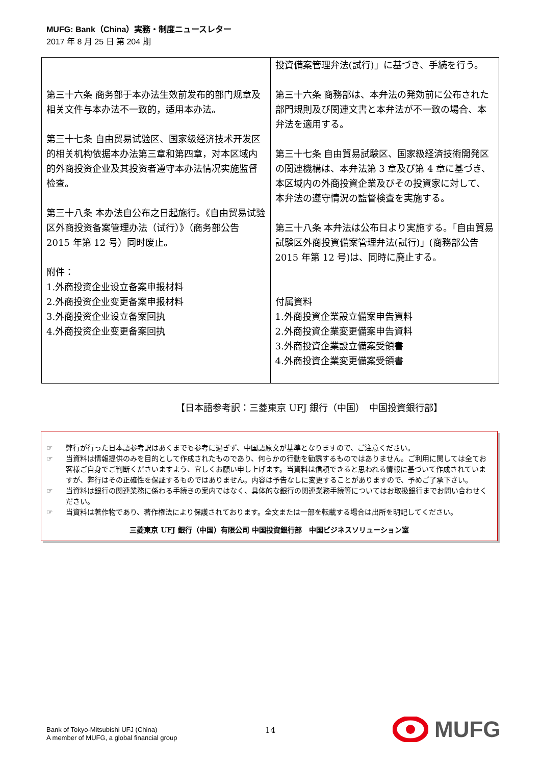MUFG: Bank（China）実務・制度ニュースレター
2017 年 8 月 25 日 第 204 期
| 第三十六条 商务部于本办法生效前发布的部门规章及相关文件与本办法不一致的，适用本办法。 第三十七条 自由贸易试验区、国家级经济技术开发区的相关机构依据本办法第三章和第四章，对本区域内的外商投资企业及其投资者遵守本办法情况实施监督检查。 第三十八条 本办法自公布之日起施行。《自由贸易试验区外商投资备案管理办法（试行）》（商务部公告 2015 年第 12 号）同时废止。 附件： 1.外商投资企业设立备案申报材料 2.外商投资企业变更备案申报材料 3.外商投资企业设立备案回执 4.外商投资企业变更备案回执 | 投資備案管理弁法(試行)」に基づき、手続を行う。 第三十六条 商務部は、本弁法の発効前に公布された部門規則及び関連文書と本弁法が不一致の場合、本弁法を適用する。 第三十七条 自由貿易試験区、国家級経済技術開発区の関連機構は、本弁法第 3 章及び第 4 章に基づき、本区域内の外商投資企業及びその投資家に対して、本弁法の遵守情況の監督検査を実施する。 第三十八条 本弁法は公布日より実施する。「自由貿易試験区外商投資備案管理弁法(試行)」(商務部公告 2015 年第 12 号)は、同時に廃止する。 付属資料 1.外商投資企業設立備案申告資料 2.外商投資企業変更備案申告資料 3.外商投資企業設立備案受領書 4.外商投資企業変更備案受領書 |
【日本語参考訳：三菱東京 UFJ 銀行（中国）　中国投資銀行部】
☞ 弊行が行った日本語参考訳はあくまでも参考に過ぎず、中国語原文が基準となりますので、ご注意ください。
☞ 当資料は情報提供のみを目的として作成されたものであり、何らかの行動を勧誘するものではありません。ご利用に関しては全てお客様ご自身でご判断くださいますよう、宜しくお願い申し上げます。当資料は信頼できると思われる情報に基づいて作成されていますが、弊行はその正確性を保証するものではありません。内容は予告なしに変更することがありますので、予めご了承下さい。
☞ 当資料は銀行の関連業務に係わる手続きの案内ではなく、具体的な銀行の関連業務手続等についてはお取扱銀行までお問い合わせください。
☞ 当資料は著作物であり、著作権法により保護されております。全文または一部を転載する場合は出所を明記してください。
三菱東京 UFJ 銀行（中国）有限公司 中国投資銀行部　中国ビジネスソリューション室
Bank of Tokyo-Mitsubishi UFJ (China)
A member of MUFG, a global financial group
14
MUFG